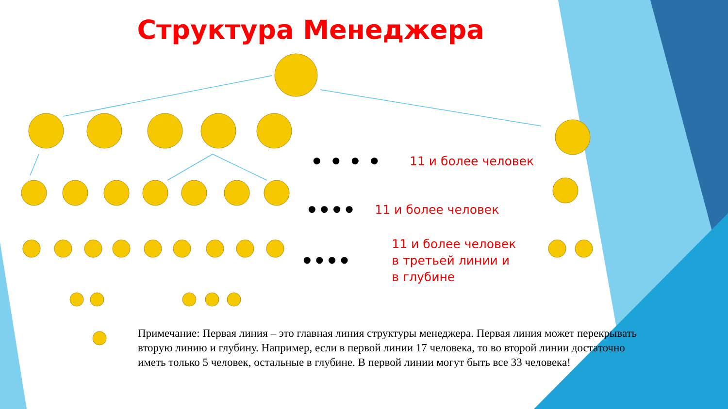Структура Менеджера
• • • • 11 и более человек
•••• 11 и более человек
•••• 11 и более человек
в третьей линии и
в глубине
Примечание: Первая линия – это главная линия структуры менеджера. Первая линия может перекрывать вторую линию и глубину. Например, если в первой линии 17 человека, то во второй линии достаточно иметь только 5 человек, остальные в глубине. В первой линии могут быть все 33 человека!